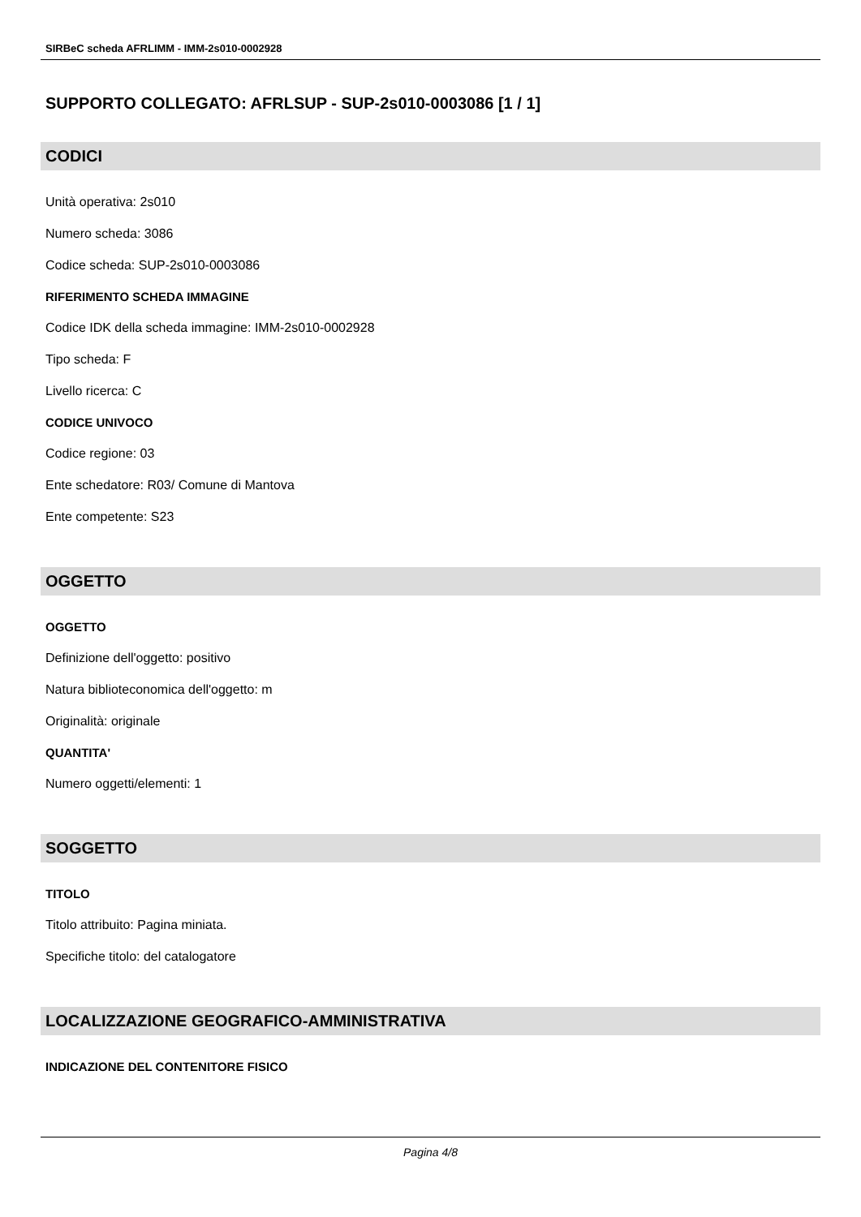SIRBeC scheda AFRLIMM - IMM-2s010-0002928
SUPPORTO COLLEGATO: AFRLSUP - SUP-2s010-0003086 [1 / 1]
CODICI
Unità operativa: 2s010
Numero scheda: 3086
Codice scheda: SUP-2s010-0003086
RIFERIMENTO SCHEDA IMMAGINE
Codice IDK della scheda immagine: IMM-2s010-0002928
Tipo scheda: F
Livello ricerca: C
CODICE UNIVOCO
Codice regione: 03
Ente schedatore: R03/ Comune di Mantova
Ente competente: S23
OGGETTO
OGGETTO
Definizione dell'oggetto: positivo
Natura biblioteconomica dell'oggetto: m
Originalità: originale
QUANTITA'
Numero oggetti/elementi: 1
SOGGETTO
TITOLO
Titolo attribuito: Pagina miniata.
Specifiche titolo: del catalogatore
LOCALIZZAZIONE GEOGRAFICO-AMMINISTRATIVA
INDICAZIONE DEL CONTENITORE FISICO
Pagina 4/8